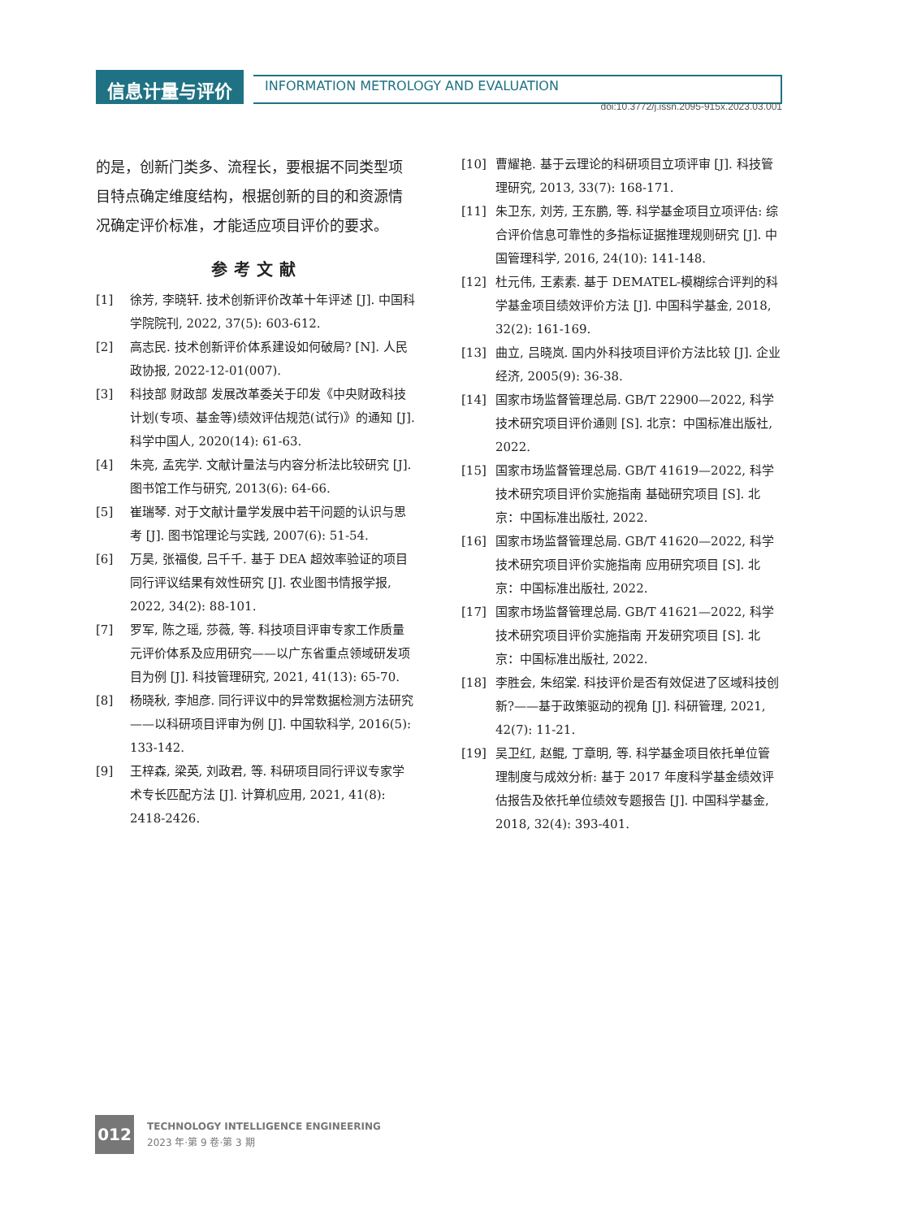信息计量与评价
INFORMATION METROLOGY AND EVALUATION
doi:10.3772/j.issn.2095-915x.2023.03.001
的是，创新门类多、流程长，要根据不同类型项目特点确定维度结构，根据创新的目的和资源情况确定评价标准，才能适应项目评价的要求。
参考文献
[1] 徐芳, 李晓轩. 技术创新评价改革十年评述 [J]. 中国科学院院刊, 2022, 37(5): 603-612.
[2] 高志民. 技术创新评价体系建设如何破局? [N]. 人民政协报, 2022-12-01(007).
[3] 科技部 财政部 发展改革委关于印发《中央财政科技计划(专项、基金等)绩效评估规范(试行)》的通知 [J]. 科学中国人, 2020(14): 61-63.
[4] 朱亮, 孟宪学. 文献计量法与内容分析法比较研究 [J]. 图书馆工作与研究, 2013(6): 64-66.
[5] 崔瑞琴. 对于文献计量学发展中若干问题的认识与思考 [J]. 图书馆理论与实践, 2007(6): 51-54.
[6] 万昊, 张福俊, 吕千千. 基于 DEA 超效率验证的项目同行评议结果有效性研究 [J]. 农业图书情报学报, 2022, 34(2): 88-101.
[7] 罗军, 陈之瑶, 莎薇, 等. 科技项目评审专家工作质量元评价体系及应用研究——以广东省重点领域研发项目为例 [J]. 科技管理研究, 2021, 41(13): 65-70.
[8] 杨晓秋, 李旭彦. 同行评议中的异常数据检测方法研究——以科研项目评审为例 [J]. 中国软科学, 2016(5): 133-142.
[9] 王梓森, 梁英, 刘政君, 等. 科研项目同行评议专家学术专长匹配方法 [J]. 计算机应用, 2021, 41(8): 2418-2426.
[10] 曹耀艳. 基于云理论的科研项目立项评审 [J]. 科技管理研究, 2013, 33(7): 168-171.
[11] 朱卫东, 刘芳, 王东鹏, 等. 科学基金项目立项评估: 综合评价信息可靠性的多指标证据推理规则研究 [J]. 中国管理科学, 2016, 24(10): 141-148.
[12] 杜元伟, 王素素. 基于 DEMATEL-模糊综合评判的科学基金项目绩效评价方法 [J]. 中国科学基金, 2018, 32(2): 161-169.
[13] 曲立, 吕晓岚. 国内外科技项目评价方法比较 [J]. 企业经济, 2005(9): 36-38.
[14] 国家市场监督管理总局. GB/T 22900—2022, 科学技术研究项目评价通则 [S]. 北京：中国标准出版社, 2022.
[15] 国家市场监督管理总局. GB/T 41619—2022, 科学技术研究项目评价实施指南 基础研究项目 [S]. 北京：中国标准出版社, 2022.
[16] 国家市场监督管理总局. GB/T 41620—2022, 科学技术研究项目评价实施指南 应用研究项目 [S]. 北京：中国标准出版社, 2022.
[17] 国家市场监督管理总局. GB/T 41621—2022, 科学技术研究项目评价实施指南 开发研究项目 [S]. 北京：中国标准出版社, 2022.
[18] 李胜会, 朱绍棠. 科技评价是否有效促进了区域科技创新?——基于政策驱动的视角 [J]. 科研管理, 2021, 42(7): 11-21.
[19] 吴卫红, 赵鲲, 丁章明, 等. 科学基金项目依托单位管理制度与成效分析: 基于 2017 年度科学基金绩效评估报告及依托单位绩效专题报告 [J]. 中国科学基金, 2018, 32(4): 393-401.
012
TECHNOLOGY INTELLIGENCE ENGINEERING
2023 年·第 9 卷·第 3 期